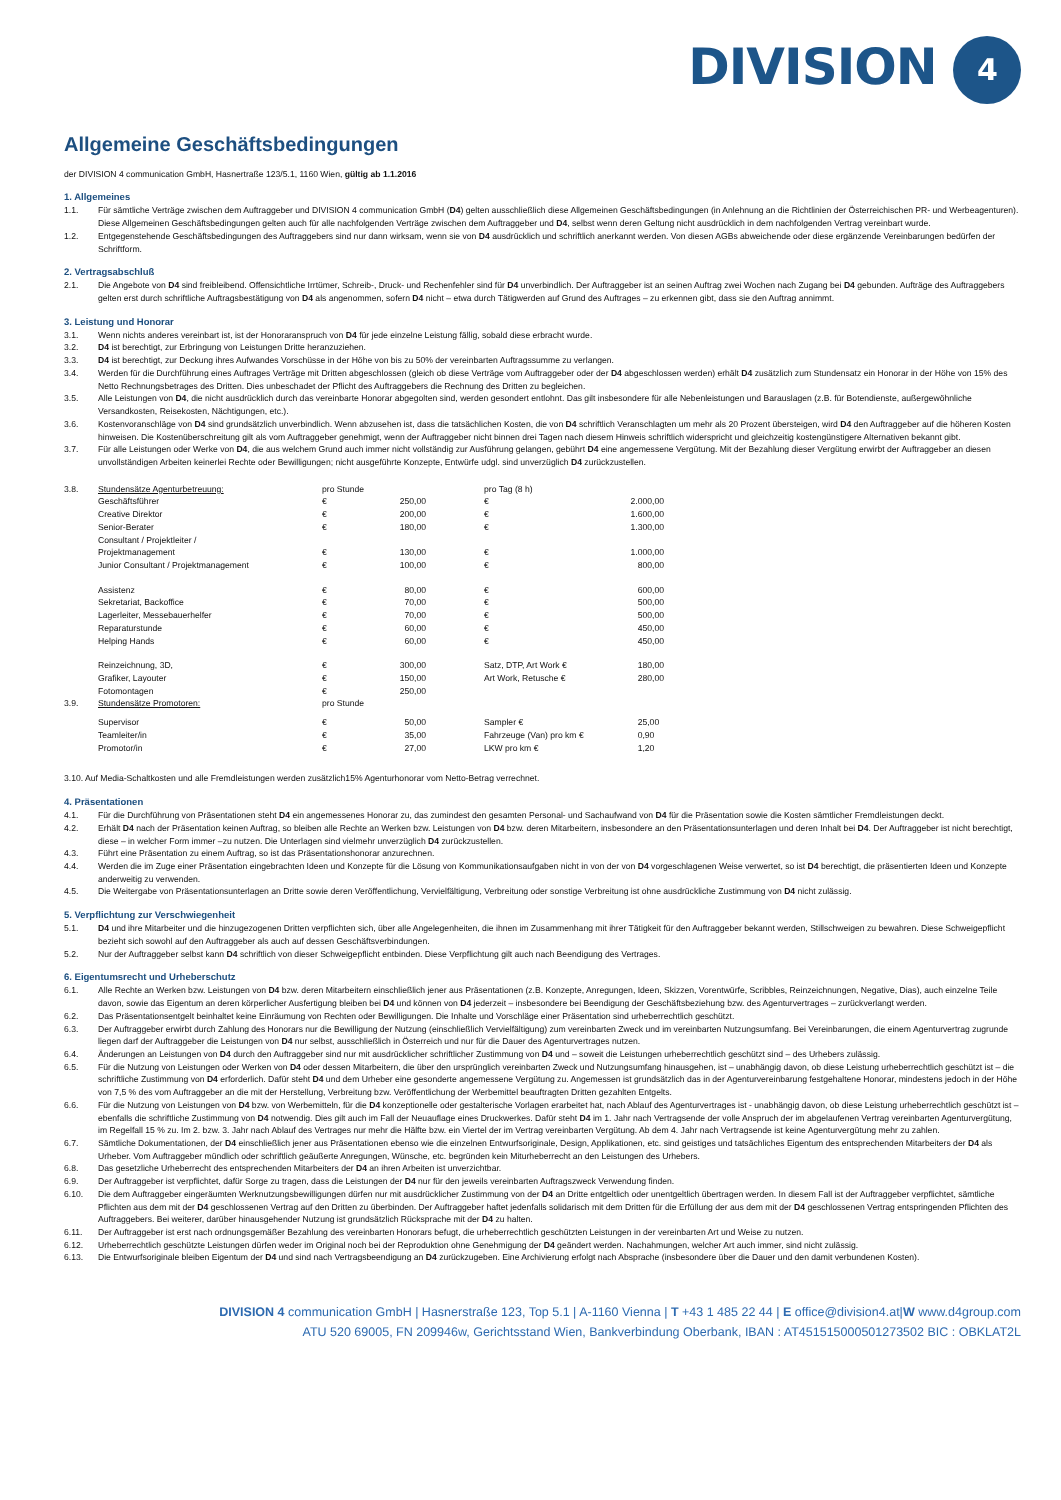DIVISION 4
Allgemeine Geschäftsbedingungen
der DIVISION 4 communication GmbH, Hasnertraße 123/5.1, 1160 Wien, gültig ab 1.1.2016
1. Allgemeines
1.1. Für sämtliche Verträge zwischen dem Auftraggeber und DIVISION 4 communication GmbH (D4) gelten ausschließlich diese Allgemeinen Geschäftsbedingungen (in Anlehnung an die Richtlinien der Österreichischen PR- und Werbeagenturen). Diese Allgemeinen Geschäftsbedingungen gelten auch für alle nachfolgenden Verträge zwischen dem Auftraggeber und D4, selbst wenn deren Geltung nicht ausdrücklich in dem nachfolgenden Vertrag vereinbart wurde.
1.2. Entgegenstehende Geschäftsbedingungen des Auftraggebers sind nur dann wirksam, wenn sie von D4 ausdrücklich und schriftlich anerkannt werden. Von diesen AGBs abweichende oder diese ergänzende Vereinbarungen bedürfen der Schriftform.
2. Vertragsabschluß
2.1. Die Angebote von D4 sind freibleibend. Offensichtliche Irrtümer, Schreib-, Druck- und Rechenfehler sind für D4 unverbindlich. Der Auftraggeber ist an seinen Auftrag zwei Wochen nach Zugang bei D4 gebunden. Aufträge des Auftraggebers gelten erst durch schriftliche Auftragsbestätigung von D4 als angenommen, sofern D4 nicht – etwa durch Tätigwerden auf Grund des Auftrages – zu erkennen gibt, dass sie den Auftrag annimmt.
3. Leistung und Honorar
3.1. Wenn nichts anderes vereinbart ist, ist der Honoraranspruch von D4 für jede einzelne Leistung fällig, sobald diese erbracht wurde.
3.2. D4 ist berechtigt, zur Erbringung von Leistungen Dritte heranzuziehen.
3.3. D4 ist berechtigt, zur Deckung ihres Aufwandes Vorschüsse in der Höhe von bis zu 50% der vereinbarten Auftragssumme zu verlangen.
3.4. Werden für die Durchführung eines Auftrages Verträge mit Dritten abgeschlossen (gleich ob diese Verträge vom Auftraggeber oder der D4 abgeschlossen werden) erhält D4 zusätzlich zum Stundensatz ein Honorar in der Höhe von 15% des Netto Rechnungsbetrages des Dritten. Dies unbeschadet der Pflicht des Auftraggebers die Rechnung des Dritten zu begleichen.
3.5. Alle Leistungen von D4, die nicht ausdrücklich durch das vereinbarte Honorar abgegolten sind, werden gesondert entlohnt. Das gilt insbesondere für alle Nebenleistungen und Barauslagen (z.B. für Botendienste, außergewöhnliche Versandkosten, Reisekosten, Nächtigungen, etc.).
3.6. Kostenvoranschläge von D4 sind grundsätzlich unverbindlich. Wenn abzusehen ist, dass die tatsächlichen Kosten, die von D4 schriftlich Veranschlagten um mehr als 20 Prozent übersteigen, wird D4 den Auftraggeber auf die höheren Kosten hinweisen. Die Kostenüberschreitung gilt als vom Auftraggeber genehmigt, wenn der Auftraggeber nicht binnen drei Tagen nach diesem Hinweis schriftlich widerspricht und gleichzeitig kostengünstigere Alternativen bekannt gibt.
3.7. Für alle Leistungen oder Werke von D4, die aus welchem Grund auch immer nicht vollständig zur Ausführung gelangen, gebührt D4 eine angemessene Vergütung. Mit der Bezahlung dieser Vergütung erwirbt der Auftraggeber an diesen unvollständigen Arbeiten keinerlei Rechte oder Bewilligungen; nicht ausgeführte Konzepte, Entwürfe udgl. sind unverzüglich D4 zurückzustellen.
| 3.8. | Stundensätze Agenturbetreuung: | pro Stunde | | | pro Tag (8 h) | | |
| | Geschäftsführer | € | 250,00 | | € | 2.000,00 | |
| | Creative Direktor | € | 200,00 | | € | 1.600,00 | |
| | Senior-Berater | € | 180,00 | | € | 1.300,00 | |
| | Consultant / Projektleiter / Projektmanagement | € | 130,00 | | € | 1.000,00 | |
| | Junior Consultant / Projektmanagement | € | 100,00 | | € | 800,00 | |
| | Assistenz | € | 80,00 | | € | 600,00 | |
| | Sekretariat, Backoffice | € | 70,00 | | € | 500,00 | |
| | Lagerleiter, Messebauerhelfer | € | 70,00 | | € | 500,00 | |
| | Reparaturstunde | € | 60,00 | | € | 450,00 | |
| | Helping Hands | € | 60,00 | | € | 450,00 | |
| | Reinzeichnung, 3D, | € | 300,00 | | Satz, DTP, Art Work € | | 180,00 |
| | Grafiker, Layouter | € | 150,00 | | Art Work, Retusche € | | 280,00 |
| | Fotomontagen | € | 250,00 | | | | |
| 3.9. | Stundensätze Promotoren: | pro Stunde | | | | | |
| | Supervisor | € | 50,00 | | Sampler € | | 25,00 |
| | Teamleiter/in | € | 35,00 | | Fahrzeuge (Van) pro km € | | 0,90 |
| | Promotor/in | € | 27,00 | | LKW pro km € | | 1,20 |
3.10. Auf Media-Schaltkosten und alle Fremdleistungen werden zusätzlich15% Agenturhonorar vom Netto-Betrag verrechnet.
4. Präsentationen
4.1. Für die Durchführung von Präsentationen steht D4 ein angemessenes Honorar zu, das zumindest den gesamten Personal- und Sachaufwand von D4 für die Präsentation sowie die Kosten sämtlicher Fremdleistungen deckt.
4.2. Erhält D4 nach der Präsentation keinen Auftrag, so bleiben alle Rechte an Werken bzw. Leistungen von D4 bzw. deren Mitarbeitern, insbesondere an den Präsentationsunterlagen und deren Inhalt bei D4. Der Auftraggeber ist nicht berechtigt, diese – in welcher Form immer –zu nutzen. Die Unterlagen sind vielmehr unverzüglich D4 zurückzustellen.
4.3. Führt eine Präsentation zu einem Auftrag, so ist das Präsentationshonorar anzurechnen.
4.4. Werden die im Zuge einer Präsentation eingebrachten Ideen und Konzepte für die Lösung von Kommunikationsaufgaben nicht in von der von D4 vorgeschlagenen Weise verwertet, so ist D4 berechtigt, die präsentierten Ideen und Konzepte anderweitig zu verwenden.
4.5. Die Weitergabe von Präsentationsunterlagen an Dritte sowie deren Veröffentlichung, Vervielfältigung, Verbreitung oder sonstige Verbreitung ist ohne ausdrückliche Zustimmung von D4 nicht zulässig.
5. Verpflichtung zur Verschwiegenheit
5.1. D4 und ihre Mitarbeiter und die hinzugezogenen Dritten verpflichten sich, über alle Angelegenheiten, die ihnen im Zusammenhang mit ihrer Tätigkeit für den Auftraggeber bekannt werden, Stillschweigen zu bewahren. Diese Schweigepflicht bezieht sich sowohl auf den Auftraggeber als auch auf dessen Geschäftsverbindungen.
5.2. Nur der Auftraggeber selbst kann D4 schriftlich von dieser Schweigepflicht entbinden. Diese Verpflichtung gilt auch nach Beendigung des Vertrages.
6. Eigentumsrecht und Urheberschutz
6.1. Alle Rechte an Werken bzw. Leistungen von D4 bzw. deren Mitarbeitern einschließlich jener aus Präsentationen (z.B. Konzepte, Anregungen, Ideen, Skizzen, Vorentwürfe, Scribbles, Reinzeichnungen, Negative, Dias), auch einzelne Teile davon, sowie das Eigentum an deren körperlicher Ausfertigung bleiben bei D4 und können von D4 jederzeit – insbesondere bei Beendigung der Geschäftsbeziehung bzw. des Agenturvertrages – zurückverlangt werden.
6.2. Das Präsentationsentgelt beinhaltet keine Einräumung von Rechten oder Bewilligungen. Die Inhalte und Vorschläge einer Präsentation sind urheberrechtlich geschützt.
6.3. Der Auftraggeber erwirbt durch Zahlung des Honorars nur die Bewilligung der Nutzung (einschließlich Vervielfältigung) zum vereinbarten Zweck und im vereinbarten Nutzungsumfang. Bei Vereinbarungen, die einem Agenturvertrag zugrunde liegen darf der Auftraggeber die Leistungen von D4 nur selbst, ausschließlich in Österreich und nur für die Dauer des Agenturvertrages nutzen.
6.4. Änderungen an Leistungen von D4 durch den Auftraggeber sind nur mit ausdrücklicher schriftlicher Zustimmung von D4 und – soweit die Leistungen urheberrechtlich geschützt sind – des Urhebers zulässig.
6.5. Für die Nutzung von Leistungen oder Werken von D4 oder dessen Mitarbeitern, die über den ursprünglich vereinbarten Zweck und Nutzungsumfang hinausgehen, ist – unabhängig davon, ob diese Leistung urheberrechtlich geschützt ist – die schriftliche Zustimmung von D4 erforderlich. Dafür steht D4 und dem Urheber eine gesonderte angemessene Vergütung zu. Angemessen ist grundsätzlich das in der Agenturvereinbarung festgehaltene Honorar, mindestens jedoch in der Höhe von 7,5 % des vom Auftraggeber an die mit der Herstellung, Verbreitung bzw. Veröffentlichung der Werbemittel beauftragten Dritten gezahlten Entgelts.
6.6. Für die Nutzung von Leistungen von D4 bzw. von Werbemitteln, für die D4 konzeptionelle oder gestalterische Vorlagen erarbeitet hat, nach Ablauf des Agenturvertrages ist - unabhängig davon, ob diese Leistung urheberrechtlich geschützt ist – ebenfalls die schriftliche Zustimmung von D4 notwendig. Dies gilt auch im Fall der Neuauflage eines Druckwerkes. Dafür steht D4 im 1. Jahr nach Vertragsende der volle Anspruch der im abgelaufenen Vertrag vereinbarten Agenturvergütung, im Regelfall 15 % zu. Im 2. bzw. 3. Jahr nach Ablauf des Vertrages nur mehr die Hälfte bzw. ein Viertel der im Vertrag vereinbarten Vergütung. Ab dem 4. Jahr nach Vertragsende ist keine Agenturvergütung mehr zu zahlen.
6.7. Sämtliche Dokumentationen, der D4 einschließlich jener aus Präsentationen ebenso wie die einzelnen Entwurfsoriginale, Design, Applikationen, etc. sind geistiges und tatsächliches Eigentum des entsprechenden Mitarbeiters der D4 als Urheber. Vom Auftraggeber mündlich oder schriftlich geäußerte Anregungen, Wünsche, etc. begründen kein Miturheberrecht an den Leistungen des Urhebers.
6.8. Das gesetzliche Urheberrecht des entsprechenden Mitarbeiters der D4 an ihren Arbeiten ist unverzichtbar.
6.9. Der Auftraggeber ist verpflichtet, dafür Sorge zu tragen, dass die Leistungen der D4 nur für den jeweils vereinbarten Auftragszweck Verwendung finden.
6.10. Die dem Auftraggeber eingeräumten Werknutzungsbewilligungen dürfen nur mit ausdrücklicher Zustimmung von der D4 an Dritte entgeltlich oder unentgeltlich übertragen werden. In diesem Fall ist der Auftraggeber verpflichtet, sämtliche Pflichten aus dem mit der D4 geschlossenen Vertrag auf den Dritten zu überbinden. Der Auftraggeber haftet jedenfalls solidarisch mit dem Dritten für die Erfüllung der aus dem mit der D4 geschlossenen Vertrag entspringenden Pflichten des Auftraggebers. Bei weiterer, darüber hinausgehender Nutzung ist grundsätzlich Rücksprache mit der D4 zu halten.
6.11. Der Auftraggeber ist erst nach ordnungsgemäßer Bezahlung des vereinbarten Honorars befugt, die urheberrechtlich geschützten Leistungen in der vereinbarten Art und Weise zu nutzen.
6.12. Urheberrechtlich geschützte Leistungen dürfen weder im Original noch bei der Reproduktion ohne Genehmigung der D4 geändert werden. Nachahmungen, welcher Art auch immer, sind nicht zulässig.
6.13. Die Entwurfsoriginale bleiben Eigentum der D4 und sind nach Vertragsbeendigung an D4 zurückzugeben. Eine Archivierung erfolgt nach Absprache (insbesondere über die Dauer und den damit verbundenen Kosten).
DIVISION 4 communication GmbH | Hasnerstraße 123, Top 5.1 | A-1160 Vienna | T +43 1 485 22 44 | E office@division4.at|W www.d4group.com
ATU 520 69005, FN 209946w, Gerichtsstand Wien, Bankverbindung Oberbank, IBAN : AT451515000501273502 BIC : OBKLAT2L